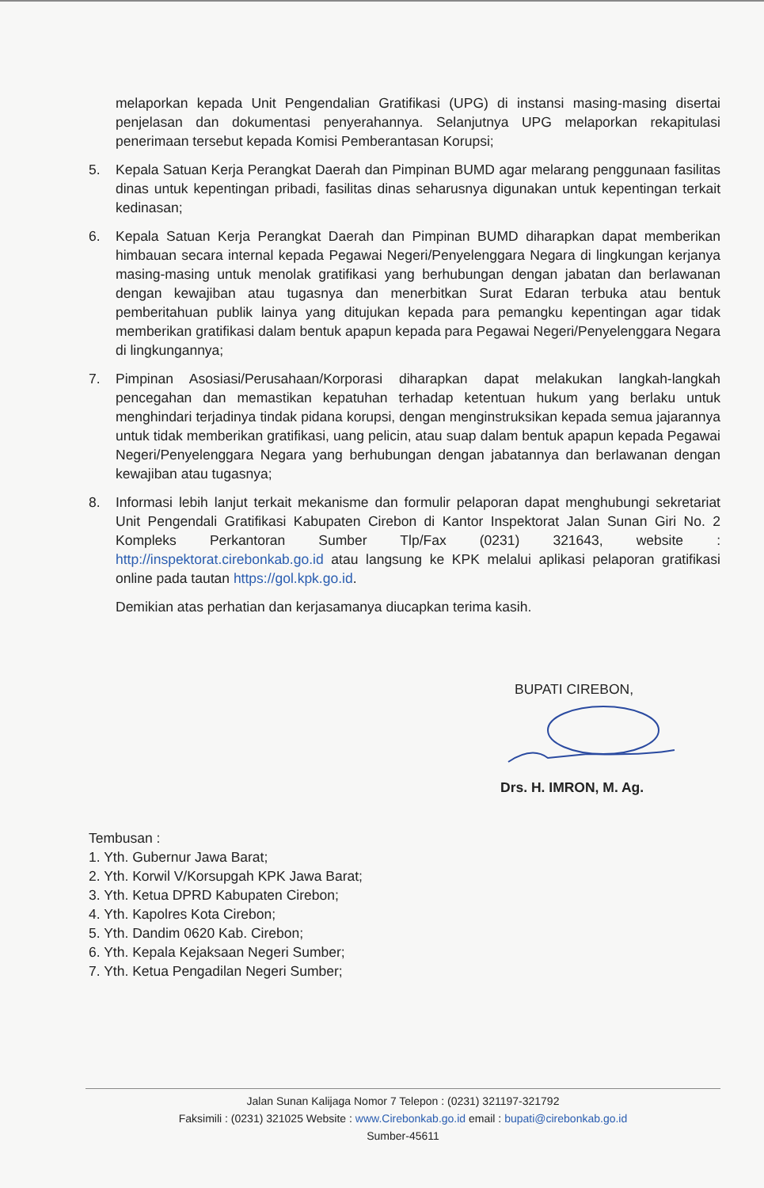melaporkan kepada Unit Pengendalian Gratifikasi (UPG) di instansi masing-masing disertai penjelasan dan dokumentasi penyerahannya. Selanjutnya UPG melaporkan rekapitulasi penerimaan tersebut kepada Komisi Pemberantasan Korupsi;
5. Kepala Satuan Kerja Perangkat Daerah dan Pimpinan BUMD agar melarang penggunaan fasilitas dinas untuk kepentingan pribadi, fasilitas dinas seharusnya digunakan untuk kepentingan terkait kedinasan;
6. Kepala Satuan Kerja Perangkat Daerah dan Pimpinan BUMD diharapkan dapat memberikan himbauan secara internal kepada Pegawai Negeri/Penyelenggara Negara di lingkungan kerjanya masing-masing untuk menolak gratifikasi yang berhubungan dengan jabatan dan berlawanan dengan kewajiban atau tugasnya dan menerbitkan Surat Edaran terbuka atau bentuk pemberitahuan publik lainya yang ditujukan kepada para pemangku kepentingan agar tidak memberikan gratifikasi dalam bentuk apapun kepada para Pegawai Negeri/Penyelenggara Negara di lingkungannya;
7. Pimpinan Asosiasi/Perusahaan/Korporasi diharapkan dapat melakukan langkah-langkah pencegahan dan memastikan kepatuhan terhadap ketentuan hukum yang berlaku untuk menghindari terjadinya tindak pidana korupsi, dengan menginstruksikan kepada semua jajarannya untuk tidak memberikan gratifikasi, uang pelicin, atau suap dalam bentuk apapun kepada Pegawai Negeri/Penyelenggara Negara yang berhubungan dengan jabatannya dan berlawanan dengan kewajiban atau tugasnya;
8. Informasi lebih lanjut terkait mekanisme dan formulir pelaporan dapat menghubungi sekretariat Unit Pengendali Gratifikasi Kabupaten Cirebon di Kantor Inspektorat Jalan Sunan Giri No. 2 Kompleks Perkantoran Sumber Tlp/Fax (0231) 321643, website : http://inspektorat.cirebonkab.go.id atau langsung ke KPK melalui aplikasi pelaporan gratifikasi online pada tautan https://gol.kpk.go.id.
Demikian atas perhatian dan kerjasamanya diucapkan terima kasih.
BUPATI CIREBON,
Drs. H. IMRON, M. Ag.
Tembusan :
1. Yth. Gubernur Jawa Barat;
2. Yth. Korwil V/Korsupgah KPK Jawa Barat;
3. Yth. Ketua DPRD Kabupaten Cirebon;
4. Yth. Kapolres Kota Cirebon;
5. Yth. Dandim 0620 Kab. Cirebon;
6. Yth. Kepala Kejaksaan Negeri Sumber;
7. Yth. Ketua Pengadilan Negeri Sumber;
Jalan Sunan Kalijaga Nomor 7 Telepon : (0231) 321197-321792
Faksimili : (0231) 321025 Website : www.Cirebonkab.go.id email : bupati@cirebonkab.go.id
Sumber-45611